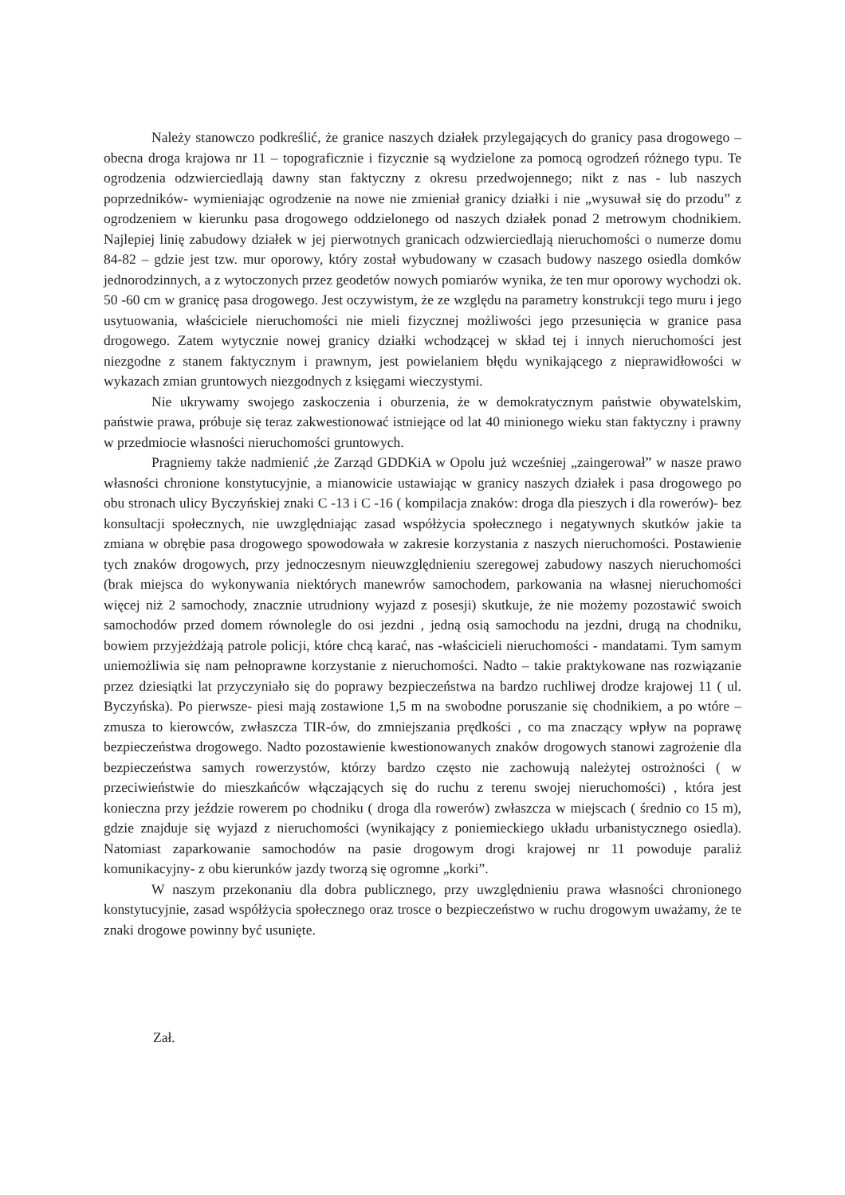Należy stanowczo podkreślić, że granice naszych działek przylegających do granicy pasa drogowego – obecna droga krajowa nr 11 – topograficznie i fizycznie są wydzielone za pomocą ogrodzeń różnego typu. Te ogrodzenia odzwierciedlają dawny stan faktyczny z okresu przedwojennego; nikt z nas - lub naszych poprzedników- wymieniając ogrodzenie na nowe nie zmieniał granicy działki i nie „wysuwał się do przodu” z ogrodzeniem w kierunku pasa drogowego oddzielonego od naszych działek ponad 2 metrowym chodnikiem. Najlepiej linię zabudowy działek w jej pierwotnych granicach odzwierciedlają nieruchomości o numerze domu 84-82 – gdzie jest tzw. mur oporowy, który został wybudowany w czasach budowy naszego osiedla domków jednorodzinnych, a z wytoczonych przez geodetów nowych pomiarów wynika, że ten mur oporowy wychodzi ok. 50 -60 cm w granicę pasa drogowego. Jest oczywistym, że ze względu na parametry konstrukcji tego muru i jego usytuowania, właściciele nieruchomości nie mieli fizycznej możliwości jego przesunięcia w granice pasa drogowego. Zatem wytycznie nowej granicy działki wchodzącej w skład tej i innych nieruchomości jest niezgodne z stanem faktycznym i prawnym, jest powielaniem błędu wynikającego z nieprawidłowości w wykazach zmian gruntowych niezgodnych z księgami wieczystymi.
Nie ukrywamy swojego zaskoczenia i oburzenia, że w demokratycznym państwie obywatelskim, państwie prawa, próbuje się teraz zakwestionować istniejące od lat 40 minionego wieku stan faktyczny i prawny w przedmiocie własności nieruchomości gruntowych.
Pragniemy także nadmienić ,że Zarząd GDDKiA w Opolu już wcześniej „zaingerował” w nasze prawo własności chronione konstytucyjnie, a mianowicie ustawiając w granicy naszych działek i pasa drogowego po obu stronach ulicy Byczyńskiej znaki C -13 i C -16 ( kompilacja znaków: droga dla pieszych i dla rowerów)- bez konsultacji społecznych, nie uwzględniając zasad współżycia społecznego i negatywnych skutków jakie ta zmiana w obrębie pasa drogowego spowodowała w zakresie korzystania z naszych nieruchomości. Postawienie tych znaków drogowych, przy jednoczesnym nieuwzględnieniu szeregowej zabudowy naszych nieruchomości (brak miejsca do wykonywania niektórych manewrów samochodem, parkowania na własnej nieruchomości więcej niż 2 samochody, znacznie utrudniony wyjazd z posesji) skutkuje, że nie możemy pozostawić swoich samochodów przed domem równolegle do osi jezdni , jedną osią samochodu na jezdni, drugą na chodniku, bowiem przyjeżdżają patrole policji, które chcą karać, nas -właścicieli nieruchomości - mandatami. Tym samym uniemożliwia się nam pełnoprawne korzystanie z nieruchomości. Nadto – takie praktykowane nas rozwiązanie przez dziesiątki lat przyczyniało się do poprawy bezpieczeństwa na bardzo ruchliwej drodze krajowej 11 ( ul. Byczyńska). Po pierwsze- piesi mają zostawione 1,5 m na swobodne poruszanie się chodnikiem, a po wtóre – zmusza to kierowców, zwłaszcza TIR-ów, do zmniejszania prędkości , co ma znaczący wpływ na poprawę bezpieczeństwa drogowego. Nadto pozostawienie kwestionowanych znaków drogowych stanowi zagrożenie dla bezpieczeństwa samych rowerzystów, którzy bardzo często nie zachowują należytej ostrożności ( w przeciwieństwie do mieszkańców włączających się do ruchu z terenu swojej nieruchomości) , która jest konieczna przy jeździe rowerem po chodniku ( droga dla rowerów) zwłaszcza w miejscach ( średnio co 15 m), gdzie znajduje się wyjazd z nieruchomości (wynikający z poniemieckiego układu urbanistycznego osiedla). Natomiast zaparkowanie samochodów na pasie drogowym drogi krajowej nr 11 powoduje paraliż komunikacyjny- z obu kierunków jazdy tworzą się ogromne „korki”.
W naszym przekonaniu dla dobra publicznego, przy uwzględnieniu prawa własności chronionego konstytucyjnie, zasad współżycia społecznego oraz trosce o bezpieczeństwo w ruchu drogowym uważamy, że te znaki drogowe powinny być usunięte.
Zał.